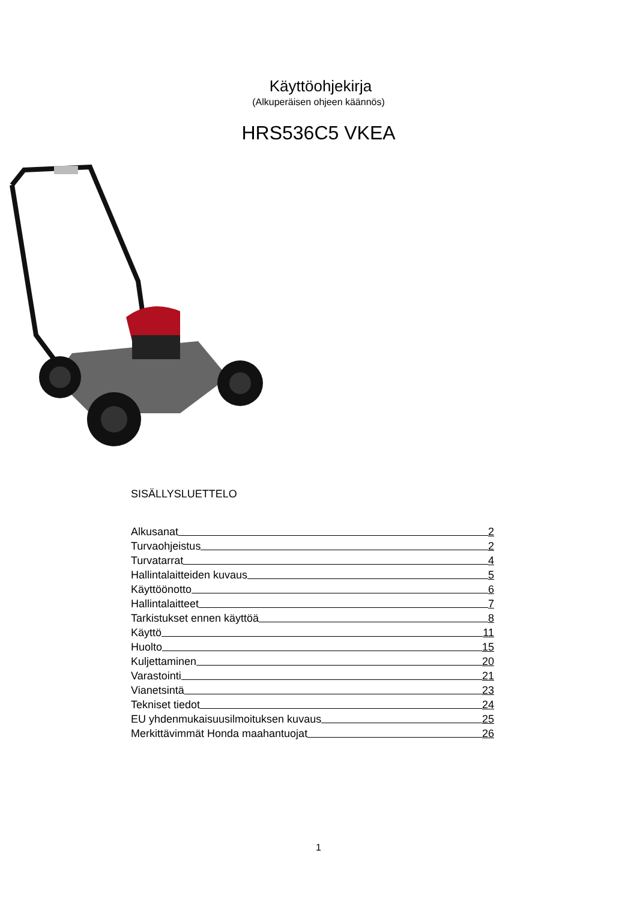Käyttöohjekirja
(Alkuperäisen ohjeen käännös)
HRS536C5 VKEA
SISÄLLYSLUETTELO
Alkusanat 2
Turvaohjeistus 2
Turvatarrat 4
Hallintalaitteiden kuvaus 5
Käyttöönotto 6
Hallintalaitteet 7
Tarkistukset ennen käyttöä 8
Käyttö 11
Huolto 15
Kuljettaminen 20
Varastointi 21
Vianetsintä 23
Tekniset tiedot 24
EU yhdenmukaisuusilmoituksen kuvaus 25
Merkittävimmät Honda maahantuojat 26
1